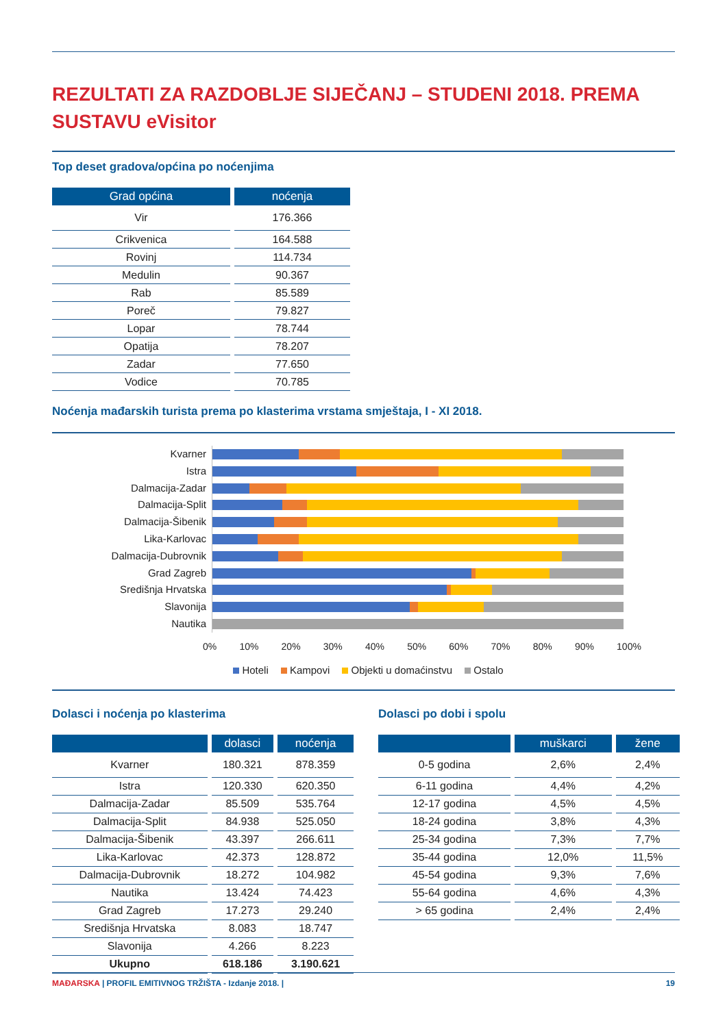REZULTATI ZA RAZDOBLJE SIJEČANJ – STUDENI 2018. PREMA SUSTAVU eVisitor
Top deset gradova/općina po noćenjima
| Grad općina | noćenja |
| --- | --- |
| Vir | 176.366 |
| Crikvenica | 164.588 |
| Rovinj | 114.734 |
| Medulin | 90.367 |
| Rab | 85.589 |
| Poreč | 79.827 |
| Lopar | 78.744 |
| Opatija | 78.207 |
| Zadar | 77.650 |
| Vodice | 70.785 |
Noćenja mađarskih turista prema po klasterima vrstama smještaja, I - XI 2018.
Kvarner
Istra
Dalmacija-Zadar
Dalmacija-Split
Dalmacija-Šibenik
Lika-Karlovac
Dalmacija-Dubrovnik
Grad Zagreb
Središnja Hrvatska
Slavonija
Nautika
0% 10% 20% 30% 40% 50% 60% 70% 80% 90% 100%
Hoteli Kampovi Objekti u domaćinstvu Ostalo
Dolasci i noćenja po klasterima
| | dolasci | noćenja |
| --- | --- | --- |
| Kvarner | 180.321 | 878.359 |
| Istra | 120.330 | 620.350 |
| Dalmacija-Zadar | 85.509 | 535.764 |
| Dalmacija-Split | 84.938 | 525.050 |
| Dalmacija-Šibenik | 43.397 | 266.611 |
| Lika-Karlovac | 42.373 | 128.872 |
| Dalmacija-Dubrovnik | 18.272 | 104.982 |
| Nautika | 13.424 | 74.423 |
| Grad Zagreb | 17.273 | 29.240 |
| Središnja Hrvatska | 8.083 | 18.747 |
| Slavonija | 4.266 | 8.223 |
| Ukupno | 618.186 | 3.190.621 |
Dolasci po dobi i spolu
| | muškarci | žene |
| --- | --- | --- |
| 0-5 godina | 2,6% | 2,4% |
| 6-11 godina | 4,4% | 4,2% |
| 12-17 godina | 4,5% | 4,5% |
| 18-24 godina | 3,8% | 4,3% |
| 25-34 godina | 7,3% | 7,7% |
| 35-44 godina | 12,0% | 11,5% |
| 45-54 godina | 9,3% | 7,6% |
| 55-64 godina | 4,6% | 4,3% |
| > 65 godina | 2,4% | 2,4% |
MAĐARSKA | PROFIL EMITIVNOG TRŽIŠTA - Izdanje 2018. | 19